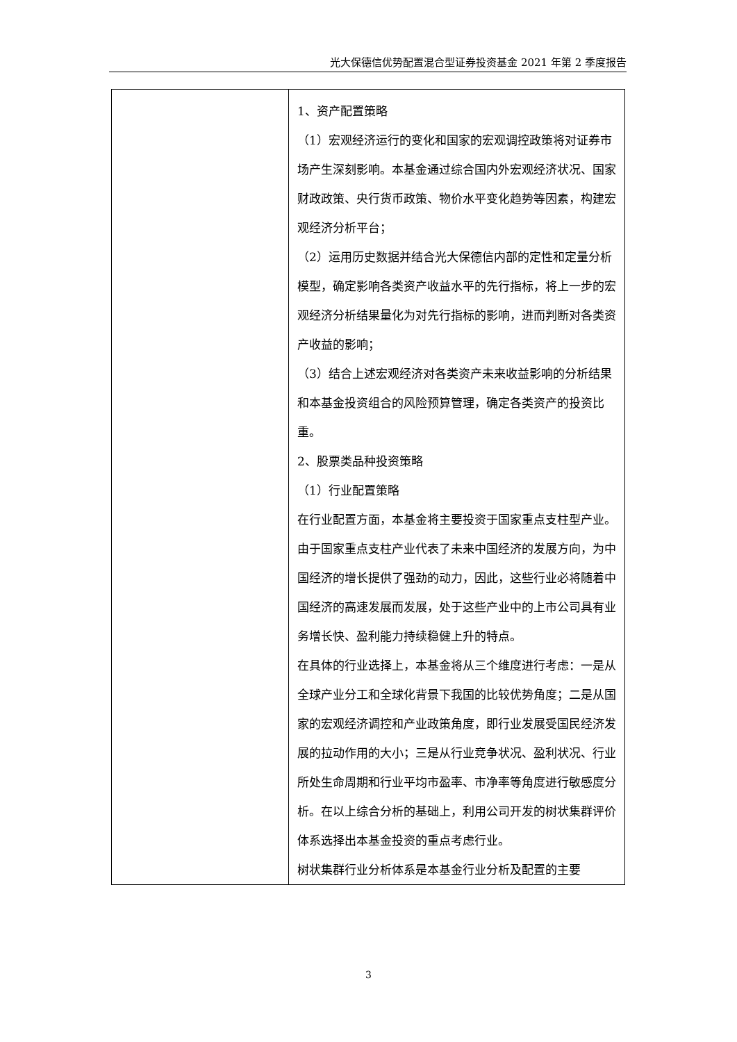光大保德信优势配置混合型证券投资基金 2021 年第 2 季度报告
| | 1、资产配置策略 （1）宏观经济运行的变化和国家的宏观调控政策将对证券市场产生深刻影响。本基金通过综合国内外宏观经济状况、国家财政政策、央行货币政策、物价水平变化趋势等因素，构建宏观经济分析平台； （2）运用历史数据并结合光大保德信内部的定性和定量分析模型，确定影响各类资产收益水平的先行指标，将上一步的宏观经济分析结果量化为对先行指标的影响，进而判断对各类资产收益的影响； （3）结合上述宏观经济对各类资产未来收益影响的分析结果和本基金投资组合的风险预算管理，确定各类资产的投资比重。 2、股票类品种投资策略 （1）行业配置策略 在行业配置方面，本基金将主要投资于国家重点支柱型产业。由于国家重点支柱产业代表了未来中国经济的发展方向，为中国经济的增长提供了强劲的动力，因此，这些行业必将随着中国经济的高速发展而发展，处于这些产业中的上市公司具有业务增长快、盈利能力持续稳健上升的特点。 在具体的行业选择上，本基金将从三个维度进行考虑：一是从全球产业分工和全球化背景下我国的比较优势角度；二是从国家的宏观经济调控和产业政策角度，即行业发展受国民经济发展的拉动作用的大小；三是从行业竞争状况、盈利状况、行业所处生命周期和行业平均市盈率、市净率等角度进行敏感度分析。在以上综合分析的基础上，利用公司开发的树状集群评价体系选择出本基金投资的重点考虑行业。 树状集群行业分析体系是本基金行业分析及配置的主要 |
3